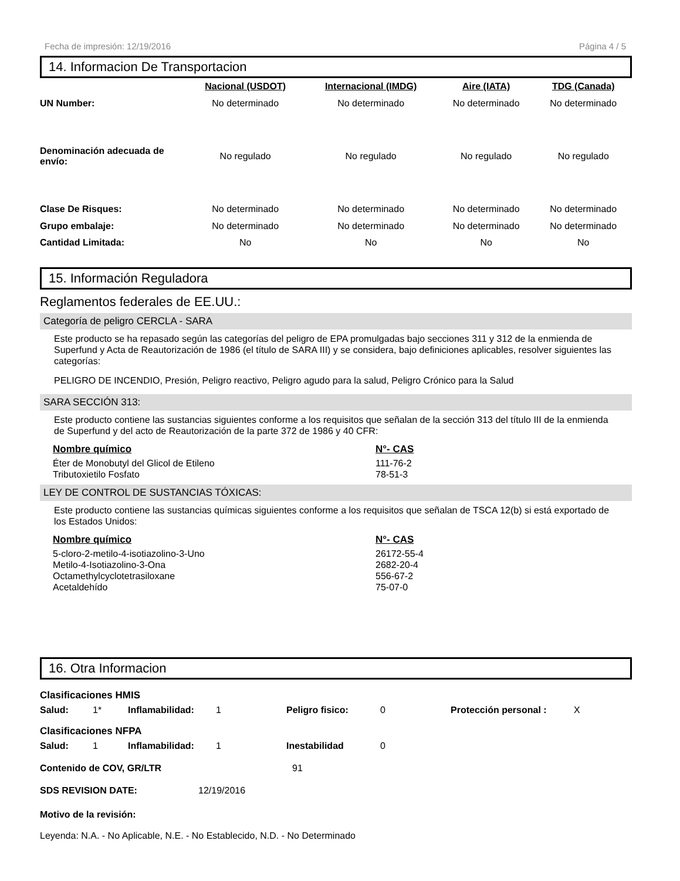Fecha de impresión: 12/19/2016 Página 4 / 5
14. Informacion De Transportacion
| | Nacional (USDOT) | Internacional (IMDG) | Aire (IATA) | TDG (Canada) |
| --- | --- | --- | --- | --- |
| UN Number: | No determinado | No determinado | No determinado | No determinado |
| Denominación adecuada de envío: | No regulado | No regulado | No regulado | No regulado |
| Clase De Risques: | No determinado | No determinado | No determinado | No determinado |
| Grupo embalaje: | No determinado | No determinado | No determinado | No determinado |
| Cantidad Limitada: | No | No | No | No |
15. Información Reguladora
Reglamentos federales de EE.UU.:
Categoría de peligro CERCLA - SARA
Este producto se ha repasado según las categorías del peligro de EPA promulgadas bajo secciones 311 y 312 de la enmienda de Superfund y Acta de Reautorización de 1986 (el título de SARA III) y se considera, bajo definiciones aplicables, resolver siguientes las categorías:
PELIGRO DE INCENDIO, Presión, Peligro reactivo, Peligro agudo para la salud, Peligro Crónico para la Salud
SARA SECCIÓN 313:
Este producto contiene las sustancias siguientes conforme a los requisitos que señalan de la sección 313 del título III de la enmienda de Superfund y del acto de Reautorización de la parte 372 de 1986 y 40 CFR:
| Nombre químico | N°- CAS |
| --- | --- |
| Éter de Monobutyl del Glicol de Etileno | 111-76-2 |
| Tributoxietilo Fosfato | 78-51-3 |
LEY DE CONTROL DE SUSTANCIAS TÓXICAS:
Este producto contiene las sustancias químicas siguientes conforme a los requisitos que señalan de TSCA 12(b) si está exportado de los Estados Unidos:
| Nombre químico | N°- CAS |
| --- | --- |
| 5-cloro-2-metilo-4-isotiazolino-3-Uno | 26172-55-4 |
| Metilo-4-Isotiazolino-3-Ona | 2682-20-4 |
| Octamethylcyclotetrasiloxane | 556-67-2 |
| Acetaldehído | 75-07-0 |
16. Otra Informacion
| Clasificaciones HMIS | | | | | | | |
| Salud: | 1* | Inflamabilidad: | 1 | Peligro fisico: | 0 | Protección personal : | X |
| Clasificaciones NFPA | | | | | | | |
| Salud: | 1 | Inflamabilidad: | 1 | Inestabilidad | 0 | | |
| Contenido de COV, GR/LTR | 91 |
| SDS REVISION DATE: | 12/19/2016 |
Motivo de la revisión:
Leyenda: N.A. - No Aplicable, N.E. - No Establecido, N.D. - No Determinado